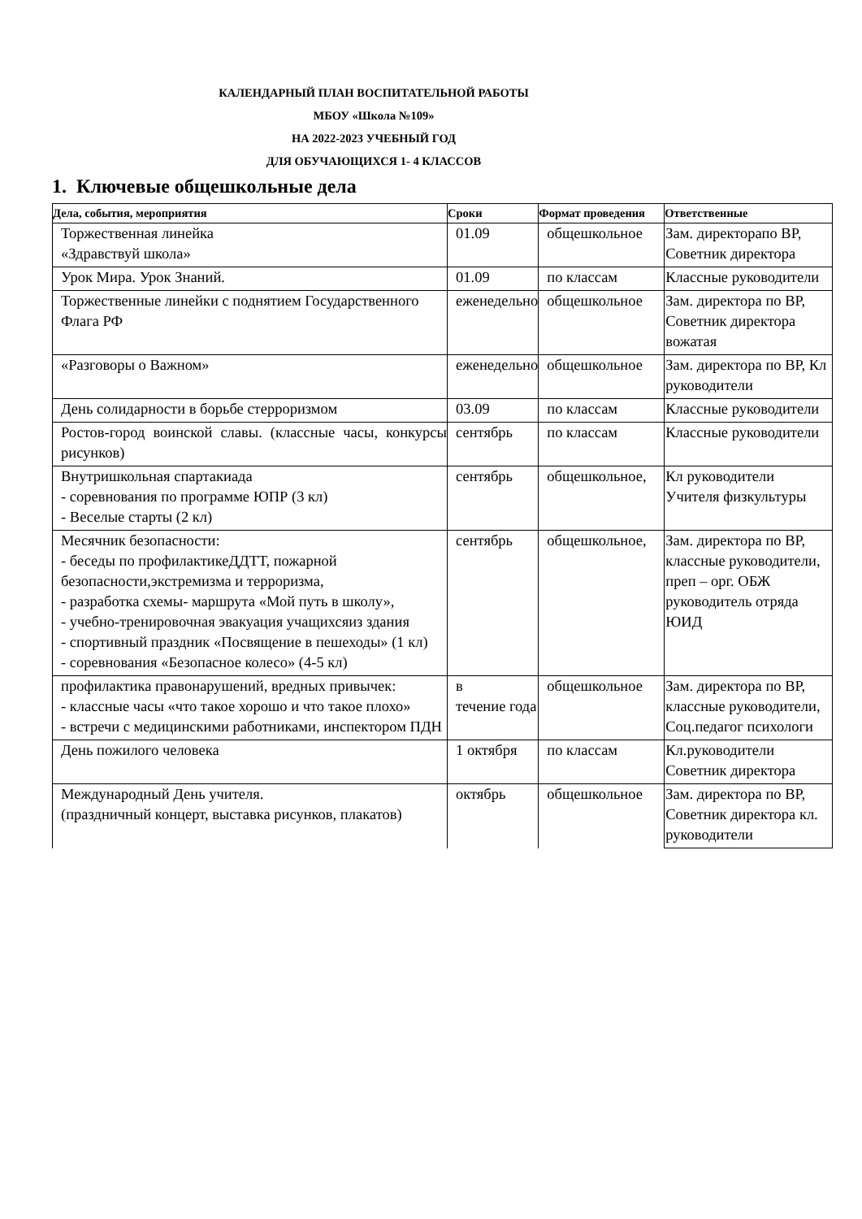КАЛЕНДАРНЫЙ ПЛАН ВОСПИТАТЕЛЬНОЙ РАБОТЫ
МБОУ «Школа №109»
НА 2022-2023 УЧЕБНЫЙ ГОД
ДЛЯ ОБУЧАЮЩИХСЯ 1- 4 КЛАССОВ
1. Ключевые общешкольные дела
| Дела, события, мероприятия | Сроки | Формат проведения | Ответственные |
| --- | --- | --- | --- |
| Торжественная линейка «Здравствуй школа» | 01.09 | общешкольное | Зам. директорапо ВР, Советник директора |
| Урок Мира. Урок Знаний. | 01.09 | по классам | Классные руководители |
| Торжественные линейки с поднятием Государственного Флага РФ | еженедельно | общешкольное | Зам. директора по ВР, Советник директора вожатая |
| «Разговоры о Важном» | еженедельно | общешкольное | Зам. директора по ВР, Кл руководители |
| День солидарности в борьбе стерроризмом | 03.09 | по классам | Классные руководители |
| Ростов-город воинской славы. (классные часы, конкурсы рисунков) | сентябрь | по классам | Классные руководители |
| Внутришкольная спартакиада - соревнования по программе ЮПР (3 кл) - Веселые старты (2 кл) | сентябрь | общешкольное, | Кл руководители Учителя физкультуры |
| Месячник безопасности: - беседы по профилактикеДДТТ, пожарной безопасности,экстремизма и терроризма, - разработка схемы- маршрута «Мой путь в школу», - учебно-тренировочная эвакуация учащихсяиз здания - спортивный праздник «Посвящение в пешеходы» (1 кл) - соревнования «Безопасное колесо» (4-5 кл) | сентябрь | общешкольное, | Зам. директора по ВР, классные руководители, преп – орг. ОБЖ руководитель отряда ЮИД |
| профилактика правонарушений, вредных привычек: - классные часы «что такое хорошо и что такое плохо» - встречи с медицинскими работниками, инспектором ПДН | в течение года | общешкольное | Зам. директора по ВР, классные руководители, Соц.педагог психологи |
| День пожилого человека | 1 октября | по классам | Кл.руководители Советник директора |
| Международный День учителя. (праздничный концерт, выставка рисунков, плакатов) | октябрь | общешкольное | Зам. директора по ВР, Советник директора кл. руководители |